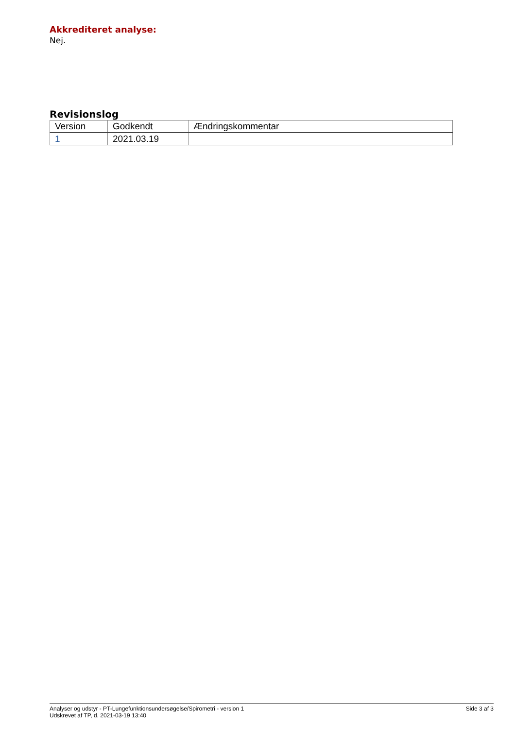Akkrediteret analyse:
Nej.
Revisionslog
| Version | Godkendt | Ændringskommentar |
| --- | --- | --- |
| 1 | 2021.03.19 | |
Analyser og udstyr - PT-Lungefunktionsundersøgelse/Spirometri - version 1
Udskrevet af TP, d. 2021-03-19 13:40
Side 3 af 3